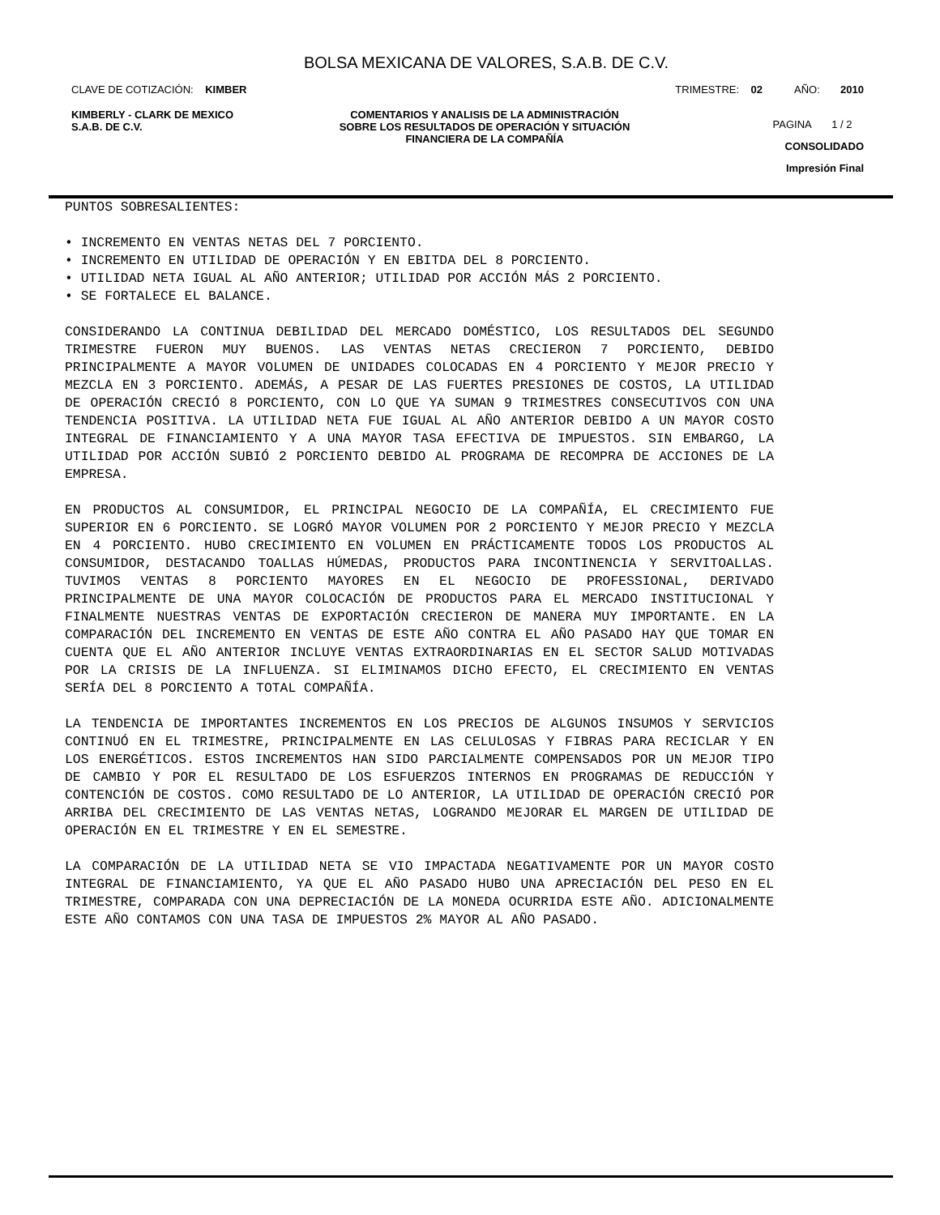BOLSA MEXICANA DE VALORES, S.A.B. DE C.V.
CLAVE DE COTIZACIÓN: KIMBER TRIMESTRE: 02 AÑO: 2010
KIMBERLY - CLARK DE MEXICO
S.A.B. DE C.V.
COMENTARIOS Y ANALISIS DE LA ADMINISTRACIÓN SOBRE LOS RESULTADOS DE OPERACIÓN Y SITUACIÓN FINANCIERA DE LA COMPAÑÍA
PAGINA 1 / 2
CONSOLIDADO
Impresión Final
PUNTOS SOBRESALIENTES:
• INCREMENTO EN VENTAS NETAS DEL 7 PORCIENTO.
• INCREMENTO EN UTILIDAD DE OPERACIÓN Y EN EBITDA DEL 8 PORCIENTO.
• UTILIDAD NETA IGUAL AL AÑO ANTERIOR; UTILIDAD POR ACCIÓN MÁS 2 PORCIENTO.
• SE FORTALECE EL BALANCE.
CONSIDERANDO LA CONTINUA DEBILIDAD DEL MERCADO DOMÉSTICO, LOS RESULTADOS DEL SEGUNDO TRIMESTRE FUERON MUY BUENOS. LAS VENTAS NETAS CRECIERON 7 PORCIENTO, DEBIDO PRINCIPALMENTE A MAYOR VOLUMEN DE UNIDADES COLOCADAS EN 4 PORCIENTO Y MEJOR PRECIO Y MEZCLA EN 3 PORCIENTO. ADEMÁS, A PESAR DE LAS FUERTES PRESIONES DE COSTOS, LA UTILIDAD DE OPERACIÓN CRECIÓ 8 PORCIENTO, CON LO QUE YA SUMAN 9 TRIMESTRES CONSECUTIVOS CON UNA TENDENCIA POSITIVA. LA UTILIDAD NETA FUE IGUAL AL AÑO ANTERIOR DEBIDO A UN MAYOR COSTO INTEGRAL DE FINANCIAMIENTO Y A UNA MAYOR TASA EFECTIVA DE IMPUESTOS. SIN EMBARGO, LA UTILIDAD POR ACCIÓN SUBIÓ 2 PORCIENTO DEBIDO AL PROGRAMA DE RECOMPRA DE ACCIONES DE LA EMPRESA.
EN PRODUCTOS AL CONSUMIDOR, EL PRINCIPAL NEGOCIO DE LA COMPAÑÍA, EL CRECIMIENTO FUE SUPERIOR EN 6 PORCIENTO. SE LOGRÓ MAYOR VOLUMEN POR 2 PORCIENTO Y MEJOR PRECIO Y MEZCLA EN 4 PORCIENTO. HUBO CRECIMIENTO EN VOLUMEN EN PRÁCTICAMENTE TODOS LOS PRODUCTOS AL CONSUMIDOR, DESTACANDO TOALLAS HÚMEDAS, PRODUCTOS PARA INCONTINENCIA Y SERVITOALLAS. TUVIMOS VENTAS 8 PORCIENTO MAYORES EN EL NEGOCIO DE PROFESSIONAL, DERIVADO PRINCIPALMENTE DE UNA MAYOR COLOCACIÓN DE PRODUCTOS PARA EL MERCADO INSTITUCIONAL Y FINALMENTE NUESTRAS VENTAS DE EXPORTACIÓN CRECIERON DE MANERA MUY IMPORTANTE. EN LA COMPARACIÓN DEL INCREMENTO EN VENTAS DE ESTE AÑO CONTRA EL AÑO PASADO HAY QUE TOMAR EN CUENTA QUE EL AÑO ANTERIOR INCLUYE VENTAS EXTRAORDINARIAS EN EL SECTOR SALUD MOTIVADAS POR LA CRISIS DE LA INFLUENZA. SI ELIMINAMOS DICHO EFECTO, EL CRECIMIENTO EN VENTAS SERÍA DEL 8 PORCIENTO A TOTAL COMPAÑÍA.
LA TENDENCIA DE IMPORTANTES INCREMENTOS EN LOS PRECIOS DE ALGUNOS INSUMOS Y SERVICIOS CONTINUÓ EN EL TRIMESTRE, PRINCIPALMENTE EN LAS CELULOSAS Y FIBRAS PARA RECICLAR Y EN LOS ENERGÉTICOS. ESTOS INCREMENTOS HAN SIDO PARCIALMENTE COMPENSADOS POR UN MEJOR TIPO DE CAMBIO Y POR EL RESULTADO DE LOS ESFUERZOS INTERNOS EN PROGRAMAS DE REDUCCIÓN Y CONTENCIÓN DE COSTOS. COMO RESULTADO DE LO ANTERIOR, LA UTILIDAD DE OPERACIÓN CRECIÓ POR ARRIBA DEL CRECIMIENTO DE LAS VENTAS NETAS, LOGRANDO MEJORAR EL MARGEN DE UTILIDAD DE OPERACIÓN EN EL TRIMESTRE Y EN EL SEMESTRE.
LA COMPARACIÓN DE LA UTILIDAD NETA SE VIO IMPACTADA NEGATIVAMENTE POR UN MAYOR COSTO INTEGRAL DE FINANCIAMIENTO, YA QUE EL AÑO PASADO HUBO UNA APRECIACIÓN DEL PESO EN EL TRIMESTRE, COMPARADA CON UNA DEPRECIACIÓN DE LA MONEDA OCURRIDA ESTE AÑO. ADICIONALMENTE ESTE AÑO CONTAMOS CON UNA TASA DE IMPUESTOS 2% MAYOR AL AÑO PASADO.